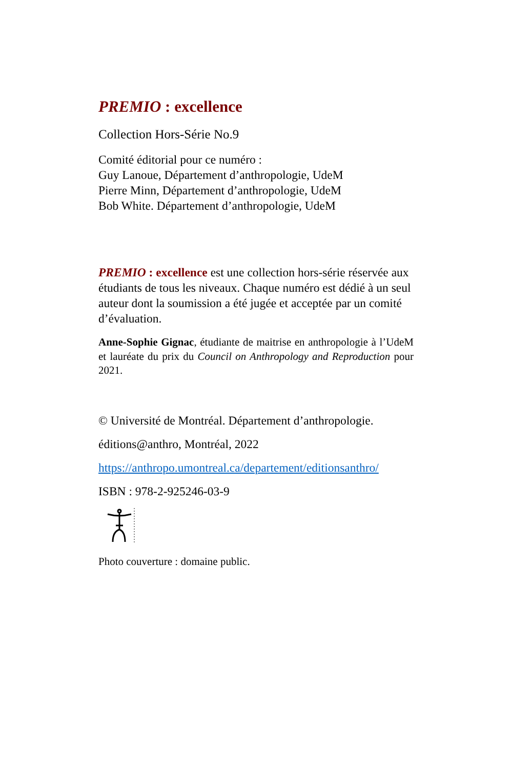PREMIO : excellence
Collection Hors-Série No.9
Comité éditorial pour ce numéro :
Guy Lanoue, Département d’anthropologie, UdeM
Pierre Minn, Département d’anthropologie, UdeM
Bob White. Département d’anthropologie, UdeM
PREMIO : excellence est une collection hors-série réservée aux étudiants de tous les niveaux. Chaque numéro est dédié à un seul auteur dont la soumission a été jugée et acceptée par un comité d’évaluation.
Anne-Sophie Gignac, étudiante de maitrise en anthropologie à l’UdeM et lauréate du prix du Council on Anthropology and Reproduction pour 2021.
© Université de Montréal. Département d’anthropologie.
éditions@anthro, Montréal, 2022
https://anthropo.umontreal.ca/departement/editionsanthro/
ISBN : 978-2-925246-03-9
Photo couverture : domaine public.